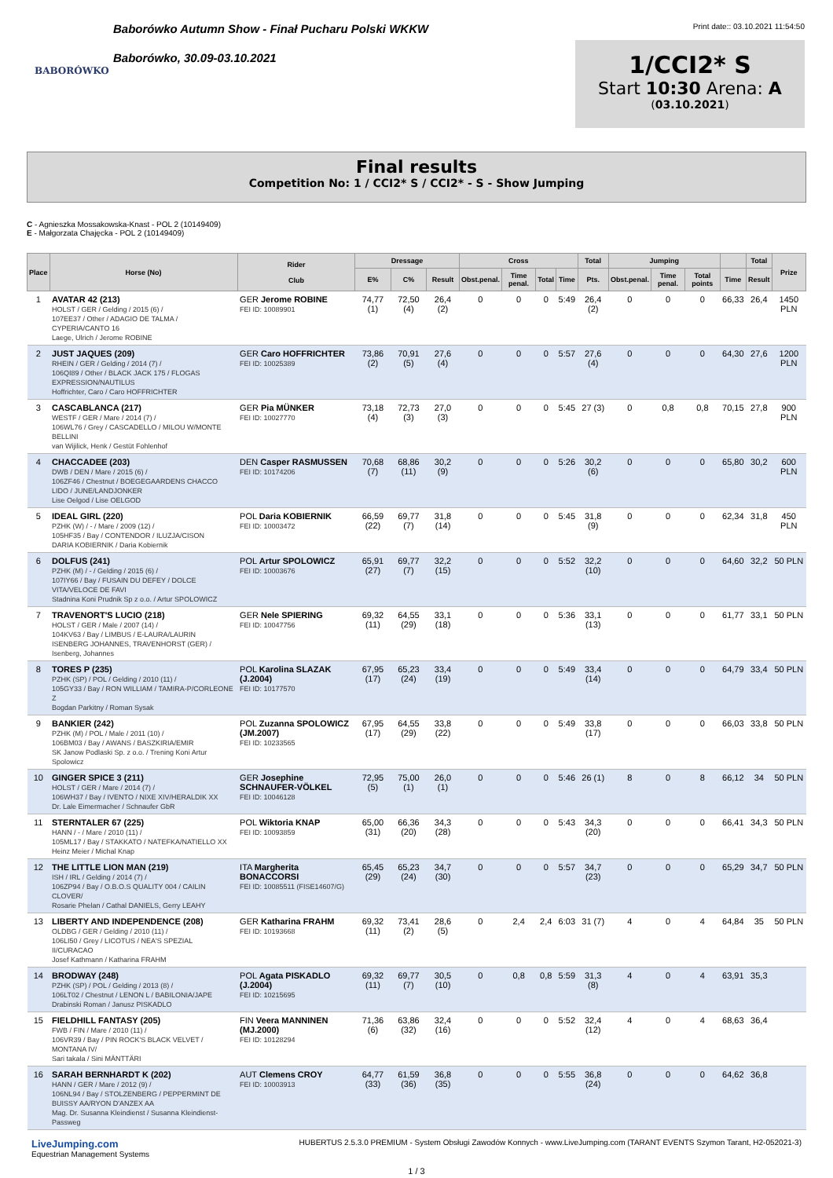BABORÓWKO
Baborówko Autumn Show - Finał Pucharu Polski WKKW
Baborówko, 30.09-03.10.2021
Print date:: 03.10.2021 11:54:50
1/CCI2* S
Start 10:30 Arena: A
(03.10.2021)
Final results
Competition No: 1 / CCI2* S / CCI2* - S - Show Jumping
C - Agnieszka Mossakowska-Knast - POL 2 (10149409)
E - Małgorzata Chajęcka - POL 2 (10149409)
| Place | Horse (No) | Rider Club | Dressage | | | Cross | | | | Total | Jumping | | | | Total | Prize |
| --- | --- | --- | --- | --- | --- | --- | --- | --- | --- | --- | --- | --- | --- | --- | --- | --- |
| | | | E% | C% | Result | Obst.penal. | Time penal. | Total | Time | Pts. | Obst.penal. | Time penal. | Total points | Time | Result | |
| 1 | AVATAR 42 (213) HOLST / GER / Gelding / 2015 (6) / 107EE37 / Other / ADAGIO DE TALMA / CYPERIA/CANTO 16 Laege, Ulrich / Jerome ROBINE | GER Jerome ROBINE FEI ID: 10089901 | 74,77 (1) | 72,50 (4) | 26,4 (2) | 0 | 0 | 0 | 5:49 | 26,4 (2) | 0 | 0 | 0 | 66,33 | 26,4 | 1450 PLN |
| 2 | JUST JAQUES (209) RHEIN / GER / Gelding / 2014 (7) / 106QI89 / Other / BLACK JACK 175 / FLOGAS EXPRESSION/NAUTILUS Hoffrichter, Caro / Caro HOFFRICHTER | GER Caro HOFFRICHTER FEI ID: 10025389 | 73,86 (2) | 70,91 (5) | 27,6 (4) | 0 | 0 | 0 | 5:57 | 27,6 (4) | 0 | 0 | 0 | 64,30 | 27,6 | 1200 PLN |
| 3 | CASCABLANCA (217) WESTF / GER / Mare / 2014 (7) / 106WL76 / Grey / CASCADELLO / MILOU W/MONTE BELLINI van Wijilick, Henk / Gestüt Fohlenhof | GER Pia MÜNKER FEI ID: 10027770 | 73,18 (4) | 72,73 (3) | 27,0 (3) | 0 | 0 | 0 | 5:45 | 27 (3) | 0 | 0,8 | 0,8 | 70,15 | 27,8 | 900 PLN |
| 4 | CHACCADEE (203) DWB / DEN / Mare / 2015 (6) / 106ZF46 / Chestnut / BOEGEGAARDENS CHACCO LIDO / JUNE/LANDJONKER Lise Oelgod / Lise OELGOD | DEN Casper RASMUSSEN FEI ID: 10174206 | 70,68 (7) | 68,86 (11) | 30,2 (9) | 0 | 0 | 0 | 5:26 | 30,2 (6) | 0 | 0 | 0 | 65,80 | 30,2 | 600 PLN |
| 5 | IDEAL GIRL (220) PZHK (W) / - / Mare / 2009 (12) / 105HF35 / Bay / CONTENDOR / ILUZJA/CISON DARIA KOBIERNIK / Daria Kobiernik | POL Daria KOBIERNIK FEI ID: 10003472 | 66,59 (22) | 69,77 (7) | 31,8 (14) | 0 | 0 | 0 | 5:45 | 31,8 (9) | 0 | 0 | 0 | 62,34 | 31,8 | 450 PLN |
| 6 | DOLFUS (241) PZHK (M) / - / Gelding / 2015 (6) / 107IY66 / Bay / FUSAIN DU DEFEY / DOLCE VITA/VELOCE DE FAVI Stadnina Koni Prudnik Sp z o.o. / Artur SPOLOWICZ | POL Artur SPOLOWICZ FEI ID: 10003676 | 65,91 (27) | 69,77 (7) | 32,2 (15) | 0 | 0 | 0 | 5:52 | 32,2 (10) | 0 | 0 | 0 | 64,60 | 32,2 | 50 PLN |
| 7 | TRAVENORT'S LUCIO (218) HOLST / GER / Male / 2007 (14) / 104KV63 / Bay / LIMBUS / E-LAURA/LAURIN ISENBERG JOHANNES, TRAVENHORST (GER) / Isenberg, Johannes | GER Nele SPIERING FEI ID: 10047756 | 69,32 (11) | 64,55 (29) | 33,1 (18) | 0 | 0 | 0 | 5:36 | 33,1 (13) | 0 | 0 | 0 | 61,77 | 33,1 | 50 PLN |
| 8 | TORES P (235) PZHK (SP) / POL / Gelding / 2010 (11) / 105GY33 / Bay / RON WILLIAM / TAMIRA-P/CORLEONE Z Bogdan Parkitny / Roman Sysak | POL Karolina SLAZAK (J.2004) FEI ID: 10177570 | 67,95 (17) | 65,23 (24) | 33,4 (19) | 0 | 0 | 0 | 5:49 | 33,4 (14) | 0 | 0 | 0 | 64,79 | 33,4 | 50 PLN |
| 9 | BANKIER (242) PZHK (M) / POL / Male / 2011 (10) / 106BM03 / Bay / AWANS / BASZKIRIA/EMIR SK Janow Podlaski Sp. z o.o. / Trening Koni Artur Spolowicz | POL Zuzanna SPOLOWICZ (JM.2007) FEI ID: 10233565 | 67,95 (17) | 64,55 (29) | 33,8 (22) | 0 | 0 | 0 | 5:49 | 33,8 (17) | 0 | 0 | 0 | 66,03 | 33,8 | 50 PLN |
| 10 | GINGER SPICE 3 (211) HOLST / GER / Mare / 2014 (7) / 106WH37 / Bay / IVENTO / NIXE XIV/HERALDIK XX Dr. Lale Eimermacher / Schnaufer GbR | GER Josephine SCHNAUFER-VÖLKEL FEI ID: 10046128 | 72,95 (5) | 75,00 (1) | 26,0 (1) | 0 | 0 | 0 | 5:46 | 26 (1) | 8 | 0 | 8 | 66,12 | 34 | 50 PLN |
| 11 | STERNTALER 67 (225) HANN / - / Mare / 2010 (11) / 105ML17 / Bay / STAKKATO / NATEFKA/NATIELLO XX Heinz Meier / Michal Knap | POL Wiktoria KNAP FEI ID: 10093859 | 65,00 (31) | 66,36 (20) | 34,3 (28) | 0 | 0 | 0 | 5:43 | 34,3 (20) | 0 | 0 | 0 | 66,41 | 34,3 | 50 PLN |
| 12 | THE LITTLE LION MAN (219) ISH / IRL / Gelding / 2014 (7) / 106ZP94 / Bay / O.B.O.S QUALITY 004 / CAILIN CLOVER/ Rosarie Phelan / Cathal DANIELS, Gerry LEAHY | ITA Margherita BONACCORSI FEI ID: 10085511 (FISE14607/G) | 65,45 (29) | 65,23 (24) | 34,7 (30) | 0 | 0 | 0 | 5:57 | 34,7 (23) | 0 | 0 | 0 | 65,29 | 34,7 | 50 PLN |
| 13 | LIBERTY AND INDEPENDENCE (208) OLDBG / GER / Gelding / 2010 (11) / 106LI50 / Grey / LICOTUS / NEA'S SPEZIAL II/CURACAO Josef Kathmann / Katharina FRAHM | GER Katharina FRAHM FEI ID: 10193668 | 69,32 (11) | 73,41 (2) | 28,6 (5) | 0 | 2,4 | 2,4 | 6:03 | 31 (7) | 4 | 0 | 4 | 64,84 | 35 | 50 PLN |
| 14 | BRODWAY (248) PZHK (SP) / POL / Gelding / 2013 (8) / 106LT02 / Chestnut / LENON L / BABILONIA/JAPE Drabinski Roman / Janusz PISKADLO | POL Agata PISKADLO (J.2004) FEI ID: 10215695 | 69,32 (11) | 69,77 (7) | 30,5 (10) | 0 | 0,8 | 0,8 | 5:59 | 31,3 (8) | 4 | 0 | 4 | 63,91 | 35,3 | |
| 15 | FIELDHILL FANTASY (205) FWB / FIN / Mare / 2010 (11) / 106VR39 / Bay / PIN ROCK'S BLACK VELVET / MONTANA IV/ Sari takala / Sini MÄNTTÄRI | FIN Veera MANNINEN (MJ.2000) FEI ID: 10128294 | 71,36 (6) | 63,86 (32) | 32,4 (16) | 0 | 0 | 0 | 5:52 | 32,4 (12) | 4 | 0 | 4 | 68,63 | 36,4 | |
| 16 | SARAH BERNHARDT K (202) HANN / GER / Mare / 2012 (9) / 106NL94 / Bay / STOLZENBERG / PEPPERMINT DE BUISSY AA/RYON D'ANZEX AA Mag. Dr. Susanna Kleindienst / Susanna Kleindienst-Passweg | AUT Clemens CROY FEI ID: 10003913 | 64,77 (33) | 61,59 (36) | 36,8 (35) | 0 | 0 | 0 | 5:55 | 36,8 (24) | 0 | 0 | 0 | 64,62 | 36,8 | |
LiveJumping.com
Equestrian Management Systems
HUBERTUS 2.5.3.0 PREMIUM - System Obsługi Zawodów Konnych - www.LiveJumping.com (TARANT EVENTS Szymon Tarant, H2-052021-3)
1 / 3